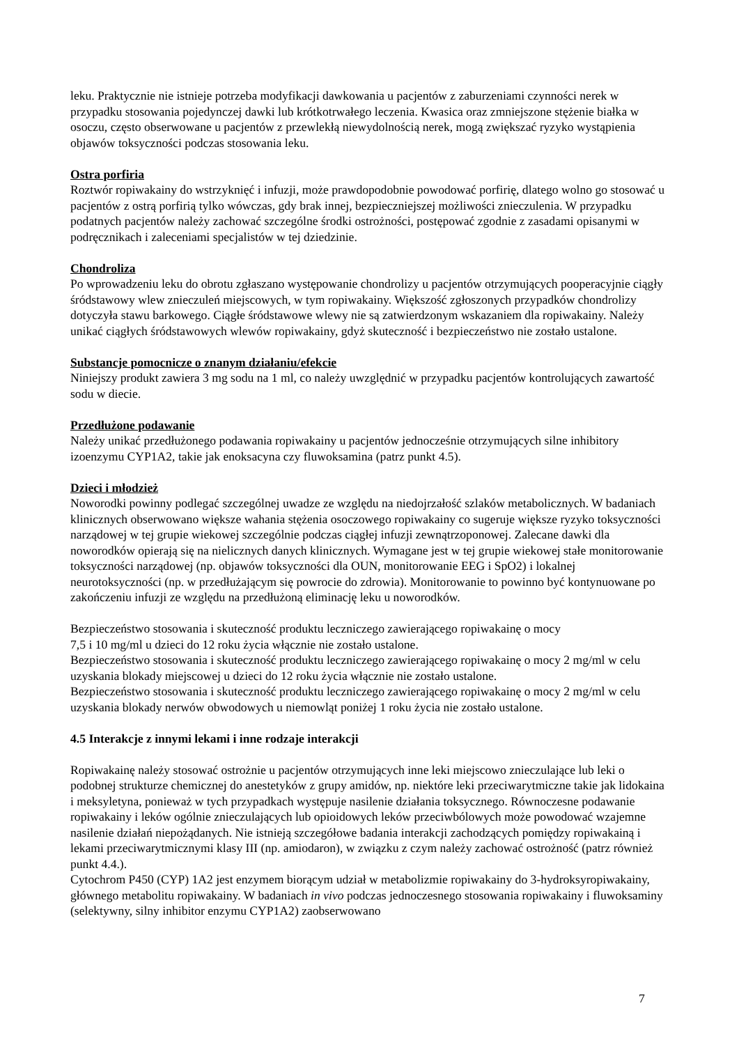leku. Praktycznie nie istnieje potrzeba modyfikacji dawkowania u pacjentów z zaburzeniami czynności nerek w przypadku stosowania pojedynczej dawki lub krótkotrwałego leczenia. Kwasica oraz zmniejszone stężenie białka w osoczu, często obserwowane u pacjentów z przewlekłą niewydolnością nerek, mogą zwiększać ryzyko wystąpienia objawów toksyczności podczas stosowania leku.
Ostra porfiria
Roztwór ropiwakainy do wstrzyknięć i infuzji, może prawdopodobnie powodować porfirię, dlatego wolno go stosować u pacjentów z ostrą porfirią tylko wówczas, gdy brak innej, bezpieczniejszej możliwości znieczulenia. W przypadku podatnych pacjentów należy zachować szczególne środki ostrożności, postępować zgodnie z zasadami opisanymi w podręcznikach i zaleceniami specjalistów w tej dziedzinie.
Chondroliza
Po wprowadzeniu leku do obrotu zgłaszano występowanie chondrolizy u pacjentów otrzymujących pooperacyjnie ciągły śródstawowy wlew znieczuleń miejscowych, w tym ropiwakainy. Większość zgłoszonych przypadków chondrolizy dotyczyła stawu barkowego. Ciągłe śródstawowe wlewy nie są zatwierdzonym wskazaniem dla ropiwakainy. Należy unikać ciągłych śródstawowych wlewów ropiwakainy, gdyż skuteczność i bezpieczeństwo nie zostało ustalone.
Substancje pomocnicze o znanym działaniu/efekcie
Niniejszy produkt zawiera 3 mg sodu na 1 ml, co należy uwzględnić w przypadku pacjentów kontrolujących zawartość sodu w diecie.
Przedłużone podawanie
Należy unikać przedłużonego podawania ropiwakainy u pacjentów jednocześnie otrzymujących silne inhibitory izoenzymu CYP1A2, takie jak enoksacyna czy fluwoksamina (patrz punkt 4.5).
Dzieci i młodzież
Noworodki powinny podlegać szczególnej uwadze ze względu na niedojrzałość szlaków metabolicznych. W badaniach klinicznych obserwowano większe wahania stężenia osoczowego ropiwakainy co sugeruje większe ryzyko toksyczności narządowej w tej grupie wiekowej szczególnie podczas ciągłej infuzji zewnątrzoponowej. Zalecane dawki dla noworodków opierają się na nielicznych danych klinicznych. Wymagane jest w tej grupie wiekowej stałe monitorowanie toksyczności narządowej (np. objawów toksyczności dla OUN, monitorowanie EEG i SpO2) i lokalnej neurotoksyczności (np. w przedłużającym się powrocie do zdrowia). Monitorowanie to powinno być kontynuowane po zakończeniu infuzji ze względu na przedłużoną eliminację leku u noworodków.
Bezpieczeństwo stosowania i skuteczność produktu leczniczego zawierającego ropiwakainę o mocy
7,5 i 10 mg/ml u dzieci do 12 roku życia włącznie nie zostało ustalone.
Bezpieczeństwo stosowania i skuteczność produktu leczniczego zawierającego ropiwakainę o mocy 2 mg/ml w celu uzyskania blokady miejscowej u dzieci do 12 roku życia włącznie nie zostało ustalone.
Bezpieczeństwo stosowania i skuteczność produktu leczniczego zawierającego ropiwakainę o mocy 2 mg/ml w celu uzyskania blokady nerwów obwodowych u niemowląt poniżej 1 roku życia nie zostało ustalone.
4.5 Interakcje z innymi lekami i inne rodzaje interakcji
Ropiwakainę należy stosować ostrożnie u pacjentów otrzymujących inne leki miejscowo znieczulające lub leki o podobnej strukturze chemicznej do anestetyków z grupy amidów, np. niektóre leki przeciwarytmiczne takie jak lidokaina i meksyletyna, ponieważ w tych przypadkach występuje nasilenie działania toksycznego. Równoczesne podawanie ropiwakainy i leków ogólnie znieczulających lub opioidowych leków przeciwbólowych może powodować wzajemne nasilenie działań niepożądanych. Nie istnieją szczegółowe badania interakcji zachodzących pomiędzy ropiwakainą i lekami przeciwarytmicznymi klasy III (np. amiodaron), w związku z czym należy zachować ostrożność (patrz również punkt 4.4.).
Cytochrom P450 (CYP) 1A2 jest enzymem biorącym udział w metabolizmie ropiwakainy do 3-hydroksyropiwakainy, głównego metabolitu ropiwakainy. W badaniach in vivo podczas jednoczesnego stosowania ropiwakainy i fluwoksaminy (selektywny, silny inhibitor enzymu CYP1A2) zaobserwowano
7